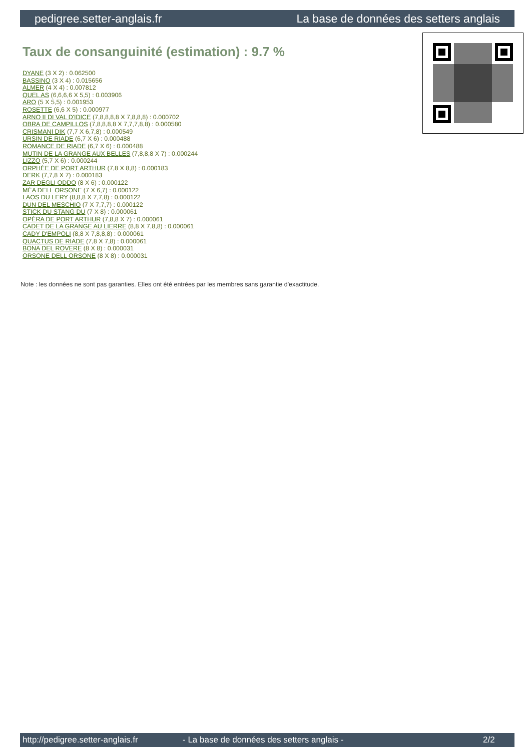pedigree.setter-anglais.fr La base de données des setters anglais
Taux de consanguinité (estimation) : 9.7 %
DYANE (3 X 2) : 0.062500
BASSINO (3 X 4) : 0.015656
ALMER (4 X 4) : 0.007812
QUEL AS (6,6,6,6 X 5,5) : 0.003906
ARO (5 X 5,5) : 0.001953
ROSETTE (6,6 X 5) : 0.000977
ARNO II DI VAL D'IDICE (7,8,8,8,8 X 7,8,8,8) : 0.000702
OBRA DE CAMPILLOS (7,8,8,8,8 X 7,7,7,8,8) : 0.000580
CRISMANI DIK (7,7 X 6,7,8) : 0.000549
URSIN DE RIADE (6,7 X 6) : 0.000488
ROMANCE DE RIADE (6,7 X 6) : 0.000488
MUTIN DE LA GRANGE AUX BELLES (7,8,8,8 X 7) : 0.000244
LIZZO (5,7 X 6) : 0.000244
ORPHÉE DE PORT ARTHUR (7,8 X 8,8) : 0.000183
DERK (7,7,8 X 7) : 0.000183
ZAR DEGLI ODDO (8 X 6) : 0.000122
MÉA DELL ORSONE (7 X 6,7) : 0.000122
LAOS DU LERY (8,8,8 X 7,7,8) : 0.000122
DUN DEL MESCHIO (7 X 7,7,7) : 0.000122
STICK DU STANG DU (7 X 8) : 0.000061
OPÉRA DE PORT ARTHUR (7,8,8 X 7) : 0.000061
CADET DE LA GRANGE AU LIERRE (8,8 X 7,8,8) : 0.000061
CADY D'EMPOLI (8,8 X 7,8,8,8) : 0.000061
QUACTUS DE RIADE (7,8 X 7,8) : 0.000061
BONA DEL ROVERE (8 X 8) : 0.000031
ORSONE DELL ORSONE (8 X 8) : 0.000031
Note : les données ne sont pas garanties. Elles ont été entrées par les membres sans garantie d'exactitude.
http://pedigree.setter-anglais.fr - La base de données des setters anglais - 2/2